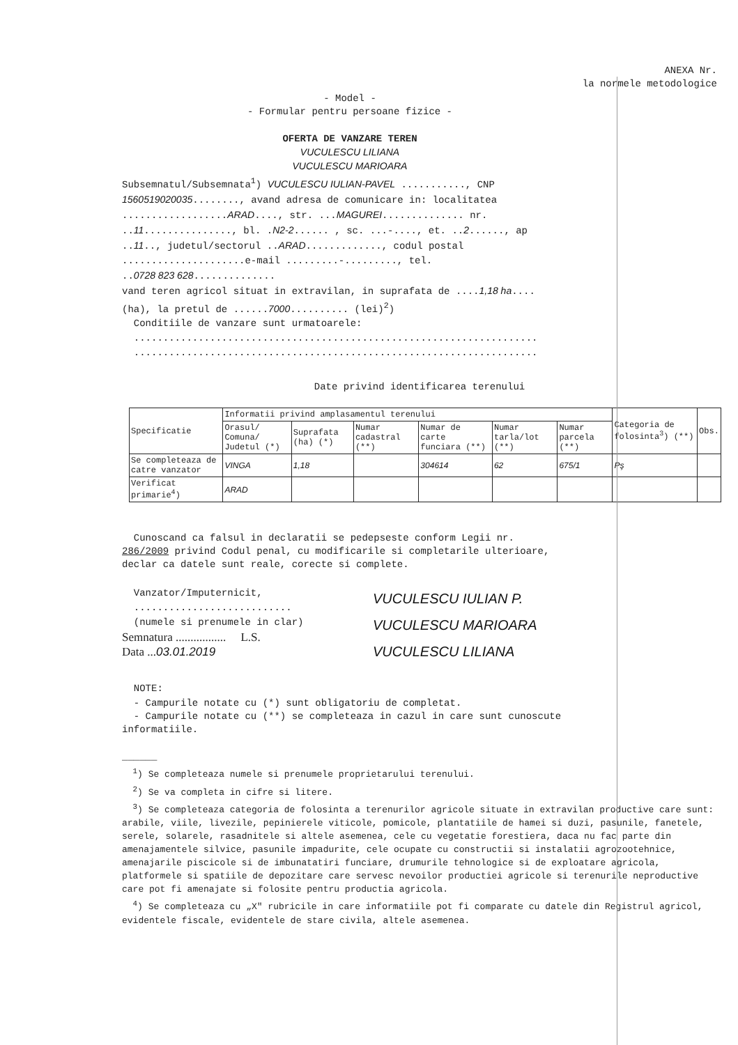ANEXA Nr.
la normele metodologice
- Model -
- Formular pentru persoane fizice -
OFERTA DE VANZARE TEREN
VUCULESCU LILIANA
VUCULESCU MARIOARA
Subsemnatul/Subsemnata<sup>1</sup>) VUCULESCU IULIAN-PAVEL ..........., CNP
1560519020035........, avand adresa de comunicare in: localitatea
..................ARAD...., str. ...MAGUREI.............. nr.
..11..............., bl. .N2-2...... , sc. ...-...., et. ..2......, ap
..11.., judetul/sectorul ..ARAD............., codul postal
.....................e-mail .........-........., tel.
..0728 823 628..............
vand teren agricol situat in extravilan, in suprafata de ....1,18 ha....
(ha), la pretul de ......7000.......... (lei)<sup>2</sup>)
Conditiile de vanzare sunt urmatoarele:
.....................................................................
.....................................................................
Date privind identificarea terenului
| Specificatie | Informatii privind amplasamentul terenului | | | | | | Categoria de folosinta<sup>3</sup>) (**) | Obs. |
| --- | --- | --- | --- | --- | --- | --- | --- | --- |
| | Orasul/ Comuna/ Judetul (*) | Suprafata (ha) (*) | Numar cadastral (**) | Numar de carte funciara (**) | Numar tarla/lot (**) | Numar parcela (**) | | |
| Se completeaza de catre vanzator | VINGA | 1,18 | | 304614 | 62 | 675/1 | Pş | |
| Verificat primarie<sup>4</sup>) | ARAD | | | | | | | |
Cunoscand ca falsul in declaratii se pedepseste conform Legii nr.
286/2009 privind Codul penal, cu modificarile si completarile ulterioare,
declar ca datele sunt reale, corecte si complete.
Vanzator/Imputernicit,
...........................
(numele si prenumele in clar)
Semnatura ................. L.S.
Data ...03.01.2019
VUCULESCU IULIAN P.
VUCULESCU MARIOARA
VUCULESCU LILIANA
NOTE:
- Campurile notate cu (*) sunt obligatoriu de completat.
- Campurile notate cu (**) se completeaza in cazul in care sunt cunoscute
informatiile.
______
<sup>1</sup>) Se completeaza numele si prenumele proprietarului terenului.
<sup>2</sup>) Se va completa in cifre si litere.
<sup>3</sup>) Se completeaza categoria de folosinta a terenurilor agricole situate in extravilan productive care sunt: arabile, viile, livezile, pepinierele viticole, pomicole, plantatiile de hamei si duzi, pasunile, fanetele, serele, solarele, rasadnitele si altele asemenea, cele cu vegetatie forestiera, daca nu fac parte din amenajamentele silvice, pasunile impadurite, cele ocupate cu constructii si instalatii agrozootehnice, amenajarile piscicole si de imbunatatiri funciare, drumurile tehnologice si de exploatare agricola, platformele si spatiile de depozitare care servesc nevoilor productiei agricole si terenurile neproductive care pot fi amenajate si folosite pentru productia agricola.
<sup>4</sup>) Se completeaza cu „X" rubricile in care informatiile pot fi comparate cu datele din Registrul agricol, evidentele fiscale, evidentele de stare civila, altele asemenea.